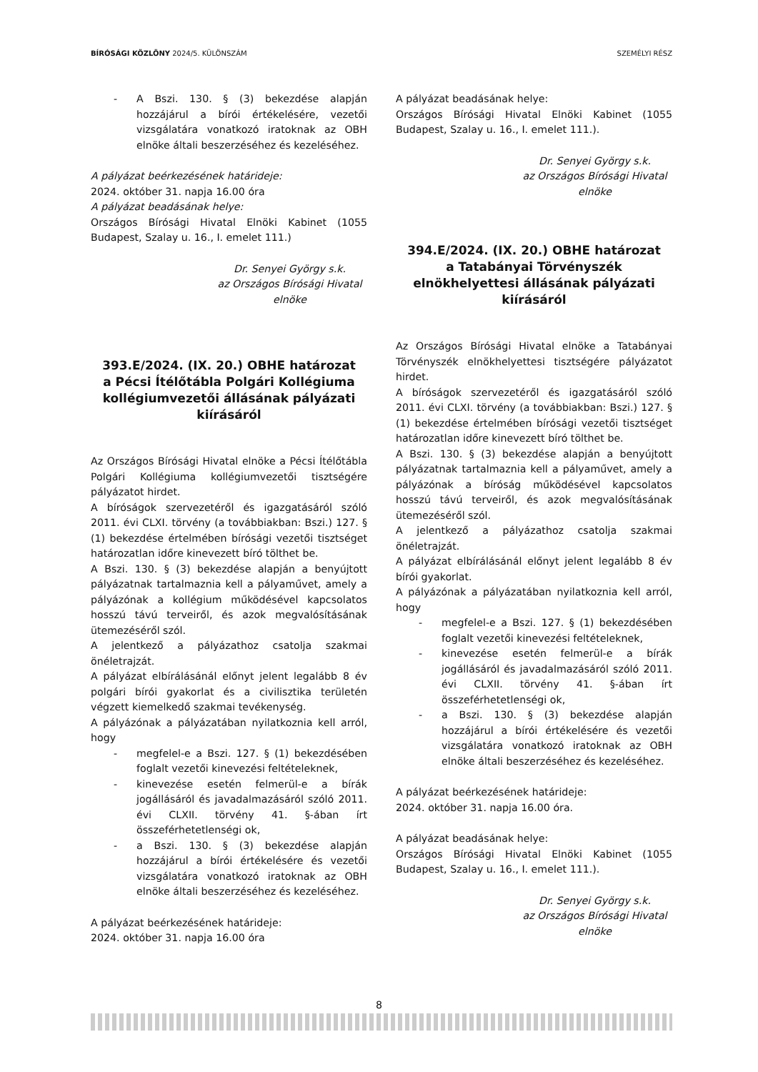BÍRÓSÁGI KÖZLÖNY 2024/5. KÜLÖNSZÁM
SZEMÉLYI RÉSZ
- A Bszi. 130. § (3) bekezdése alapján hozzájárul a bírói értékelésére, vezetői vizsgálatára vonatkozó iratoknak az OBH elnöke általi beszerzéséhez és kezeléséhez.
A pályázat beérkezésének határideje:
2024. október 31. napja 16.00 óra
A pályázat beadásának helye:
Országos Bírósági Hivatal Elnöki Kabinet (1055 Budapest, Szalay u. 16., I. emelet 111.)
Dr. Senyei György s.k.
az Országos Bírósági Hivatal
elnöke
393.E/2024. (IX. 20.) OBHE határozat
a Pécsi Ítélőtábla Polgári Kollégiuma kollégiumvezetői állásának pályázati kiírásáról
Az Országos Bírósági Hivatal elnöke a Pécsi Ítélőtábla Polgári Kollégiuma kollégiumvezetői tisztségére pályázatot hirdet.
A bíróságok szervezetéről és igazgatásáról szóló 2011. évi CLXI. törvény (a továbbiakban: Bszi.) 127. § (1) bekezdése értelmében bírósági vezetői tisztséget határozatlan időre kinevezett bíró tölthet be.
A Bszi. 130. § (3) bekezdése alapján a benyújtott pályázatnak tartalmaznia kell a pályaművet, amely a pályázónak a kollégium működésével kapcsolatos hosszú távú terveiről, és azok megvalósításának ütemezéséről szól.
A jelentkező a pályázathoz csatolja szakmai önéletrajzát.
A pályázat elbírálásánál előnyt jelent legalább 8 év polgári bírói gyakorlat és a civilisztika területén végzett kiemelkedő szakmai tevékenység.
A pályázónak a pályázatában nyilatkoznia kell arról, hogy
- megfelel-e a Bszi. 127. § (1) bekezdésében foglalt vezetői kinevezési feltételeknek,
- kinevezése esetén felmerül-e a bírák jogállásáról és javadalmazásáról szóló 2011. évi CLXII. törvény 41. §-ában írt összeférhetetlenségi ok,
- a Bszi. 130. § (3) bekezdése alapján hozzájárul a bírói értékelésére és vezetői vizsgálatára vonatkozó iratoknak az OBH elnöke általi beszerzéséhez és kezeléséhez.
A pályázat beérkezésének határideje:
2024. október 31. napja 16.00 óra
A pályázat beadásának helye:
Országos Bírósági Hivatal Elnöki Kabinet (1055 Budapest, Szalay u. 16., I. emelet 111.).
Dr. Senyei György s.k.
az Országos Bírósági Hivatal
elnöke
394.E/2024. (IX. 20.) OBHE határozat
a Tatabányai Törvényszék elnökhelyettesi állásának pályázati kiírásáról
Az Országos Bírósági Hivatal elnöke a Tatabányai Törvényszék elnökhelyettesi tisztségére pályázatot hirdet.
A bíróságok szervezetéről és igazgatásáról szóló 2011. évi CLXI. törvény (a továbbiakban: Bszi.) 127. § (1) bekezdése értelmében bírósági vezetői tisztséget határozatlan időre kinevezett bíró tölthet be.
A Bszi. 130. § (3) bekezdése alapján a benyújtott pályázatnak tartalmaznia kell a pályaművet, amely a pályázónak a bíróság működésével kapcsolatos hosszú távú terveiről, és azok megvalósításának ütemezéséről szól.
A jelentkező a pályázathoz csatolja szakmai önéletrajzát.
A pályázat elbírálásánál előnyt jelent legalább 8 év bírói gyakorlat.
A pályázónak a pályázatában nyilatkoznia kell arról, hogy
- megfelel-e a Bszi. 127. § (1) bekezdésében foglalt vezetői kinevezési feltételeknek,
- kinevezése esetén felmerül-e a bírák jogállásáról és javadalmazásáról szóló 2011. évi CLXII. törvény 41. §-ában írt összeférhetetlenségi ok,
- a Bszi. 130. § (3) bekezdése alapján hozzájárul a bírói értékelésére és vezetői vizsgálatára vonatkozó iratoknak az OBH elnöke általi beszerzéséhez és kezeléséhez.
A pályázat beérkezésének határideje:
2024. október 31. napja 16.00 óra.
A pályázat beadásának helye:
Országos Bírósági Hivatal Elnöki Kabinet (1055 Budapest, Szalay u. 16., I. emelet 111.).
Dr. Senyei György s.k.
az Országos Bírósági Hivatal
elnöke
8